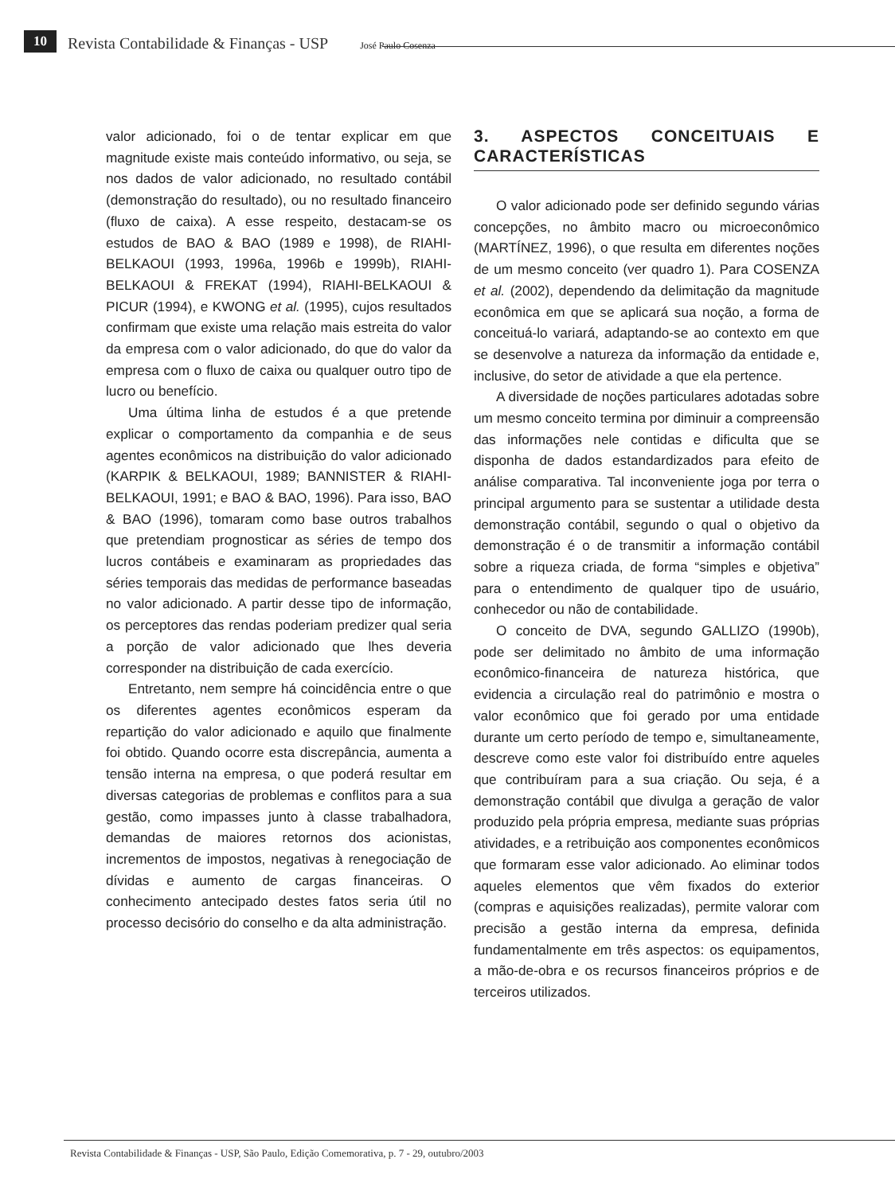10 Revista Contabilidade & Finanças - USP José Paulo Cosenza
valor adicionado, foi o de tentar explicar em que magnitude existe mais conteúdo informativo, ou seja, se nos dados de valor adicionado, no resultado contábil (demonstração do resultado), ou no resultado financeiro (fluxo de caixa). A esse respeito, destacam-se os estudos de BAO & BAO (1989 e 1998), de RIAHI-BELKAOUI (1993, 1996a, 1996b e 1999b), RIAHI-BELKAOUI & FREKAT (1994), RIAHI-BELKAOUI & PICUR (1994), e KWONG et al. (1995), cujos resultados confirmam que existe uma relação mais estreita do valor da empresa com o valor adicionado, do que do valor da empresa com o fluxo de caixa ou qualquer outro tipo de lucro ou benefício.
Uma última linha de estudos é a que pretende explicar o comportamento da companhia e de seus agentes econômicos na distribuição do valor adicionado (KARPIK & BELKAOUI, 1989; BANNISTER & RIAHI-BELKAOUI, 1991; e BAO & BAO, 1996). Para isso, BAO & BAO (1996), tomaram como base outros trabalhos que pretendiam prognosticar as séries de tempo dos lucros contábeis e examinaram as propriedades das séries temporais das medidas de performance baseadas no valor adicionado. A partir desse tipo de informação, os perceptores das rendas poderiam predizer qual seria a porção de valor adicionado que lhes deveria corresponder na distribuição de cada exercício.
Entretanto, nem sempre há coincidência entre o que os diferentes agentes econômicos esperam da repartição do valor adicionado e aquilo que finalmente foi obtido. Quando ocorre esta discrepância, aumenta a tensão interna na empresa, o que poderá resultar em diversas categorias de problemas e conflitos para a sua gestão, como impasses junto à classe trabalhadora, demandas de maiores retornos dos acionistas, incrementos de impostos, negativas à renegociação de dívidas e aumento de cargas financeiras. O conhecimento antecipado destes fatos seria útil no processo decisório do conselho e da alta administração.
3. ASPECTOS CONCEITUAIS E CARACTERÍSTICAS
O valor adicionado pode ser definido segundo várias concepções, no âmbito macro ou microeconômico (MARTÍNEZ, 1996), o que resulta em diferentes noções de um mesmo conceito (ver quadro 1). Para COSENZA et al. (2002), dependendo da delimitação da magnitude econômica em que se aplicará sua noção, a forma de conceituá-lo variará, adaptando-se ao contexto em que se desenvolve a natureza da informação da entidade e, inclusive, do setor de atividade a que ela pertence.
A diversidade de noções particulares adotadas sobre um mesmo conceito termina por diminuir a compreensão das informações nele contidas e dificulta que se disponha de dados estandardizados para efeito de análise comparativa. Tal inconveniente joga por terra o principal argumento para se sustentar a utilidade desta demonstração contábil, segundo o qual o objetivo da demonstração é o de transmitir a informação contábil sobre a riqueza criada, de forma “simples e objetiva” para o entendimento de qualquer tipo de usuário, conhecedor ou não de contabilidade.
O conceito de DVA, segundo GALLIZO (1990b), pode ser delimitado no âmbito de uma informação econômico-financeira de natureza histórica, que evidencia a circulação real do patrimônio e mostra o valor econômico que foi gerado por uma entidade durante um certo período de tempo e, simultaneamente, descreve como este valor foi distribuído entre aqueles que contribuíram para a sua criação. Ou seja, é a demonstração contábil que divulga a geração de valor produzido pela própria empresa, mediante suas próprias atividades, e a retribuição aos componentes econômicos que formaram esse valor adicionado. Ao eliminar todos aqueles elementos que vêm fixados do exterior (compras e aquisições realizadas), permite valorar com precisão a gestão interna da empresa, definida fundamentalmente em três aspectos: os equipamentos, a mão-de-obra e os recursos financeiros próprios e de terceiros utilizados.
Revista Contabilidade & Finanças - USP, São Paulo, Edição Comemorativa, p. 7 - 29, outubro/2003